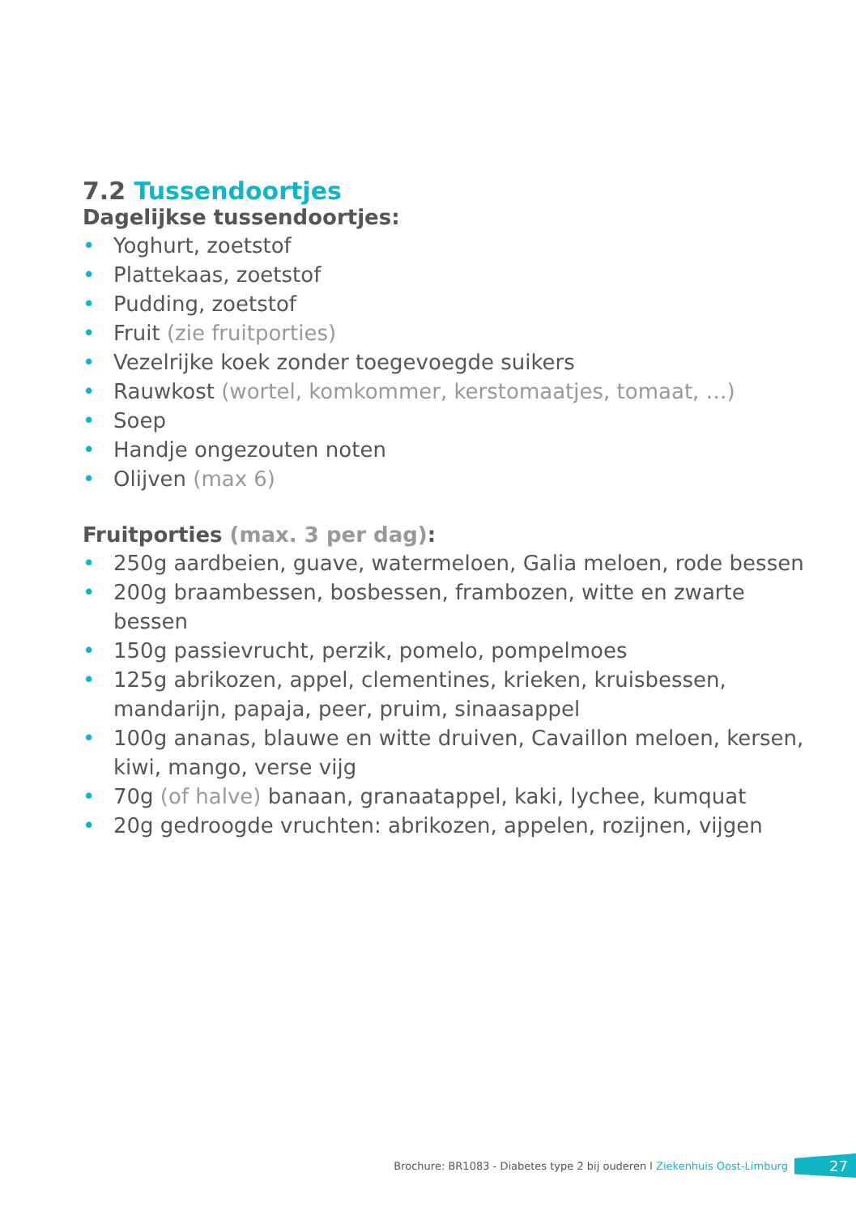7.2 Tussendoortjes
Dagelijkse tussendoortjes:
• Yoghurt, zoetstof
• Plattekaas, zoetstof
• Pudding, zoetstof
• Fruit (zie fruitporties)
• Vezelrijke koek zonder toegevoegde suikers
• Rauwkost (wortel, komkommer, kerstomaatjes, tomaat, …)
• Soep
• Handje ongezouten noten
• Olijven (max 6)
Fruitporties (max. 3 per dag):
• 250g aardbeien, guave, watermeloen, Galia meloen, rode bessen
• 200g braambessen, bosbessen, frambozen, witte en zwarte bessen
• 150g passievrucht, perzik, pomelo, pompelmoes
• 125g abrikozen, appel, clementines, krieken, kruisbessen, mandarijn, papaja, peer, pruim, sinaasappel
• 100g ananas, blauwe en witte druiven, Cavaillon meloen, kersen, kiwi, mango, verse vijg
• 70g (of halve) banaan, granaatappel, kaki, lychee, kumquat
• 20g gedroogde vruchten: abrikozen, appelen, rozijnen, vijgen
Brochure: BR1083 - Diabetes type 2 bij ouderen l Ziekenhuis Oost-Limburg 27